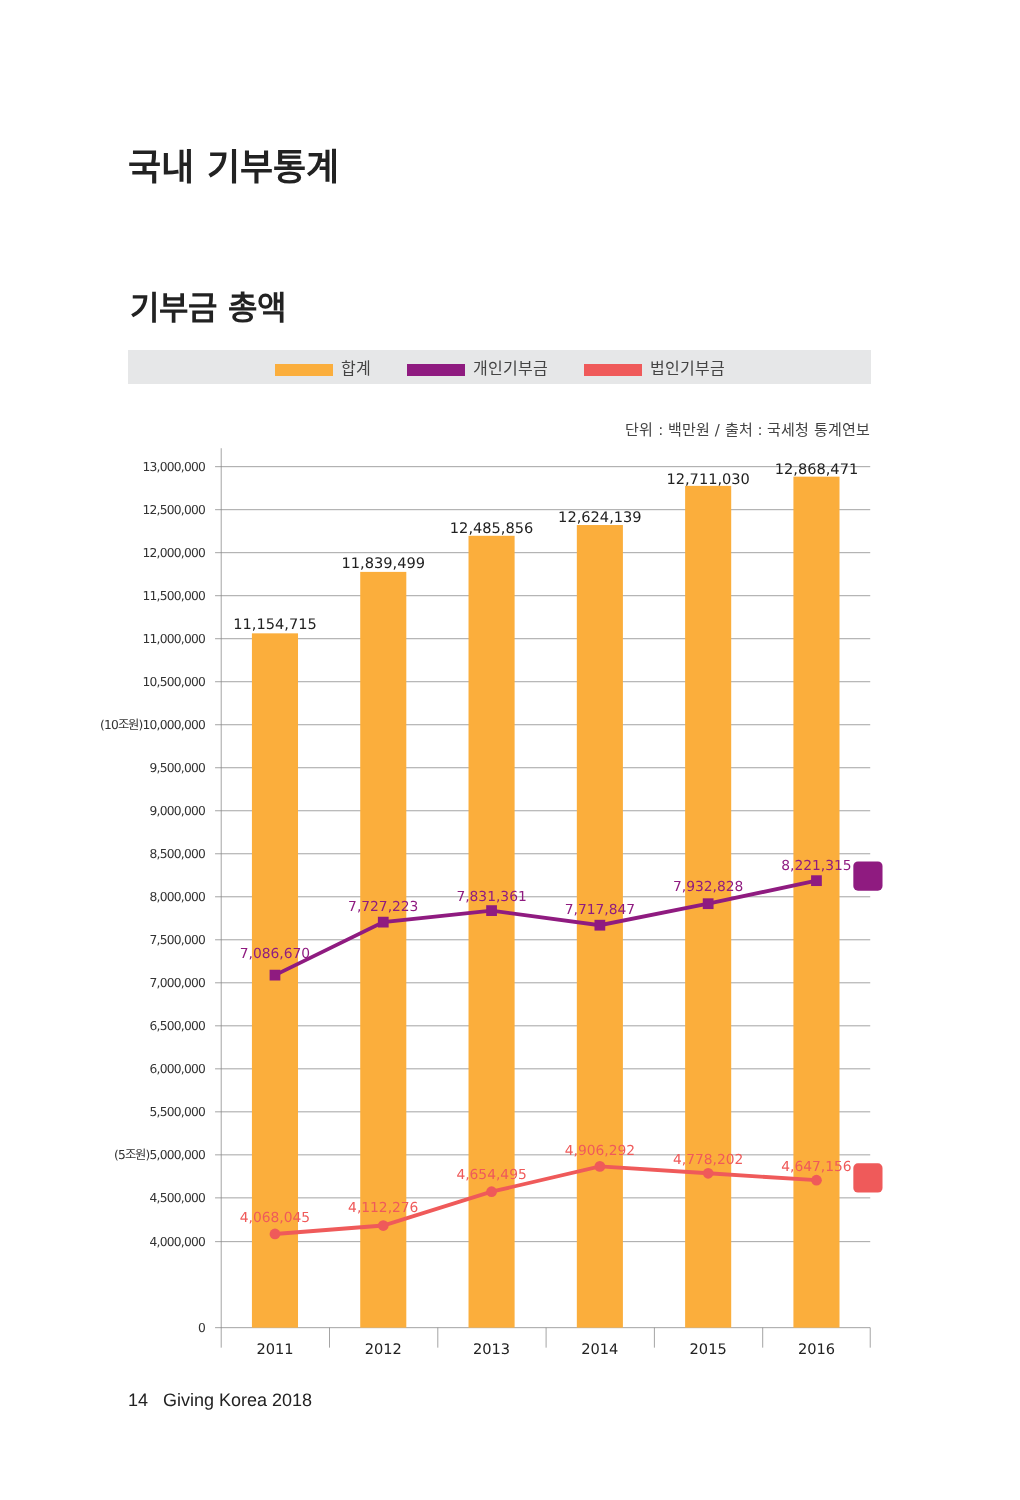국내 기부통계
기부금 총액
합계 개인기부금 법인기부금
단위 : 백만원 / 출처 : 국세청 통계연보
13,000,000
12,500,000
12,000,000
11,500,000
11,000,000
10,500,000
(10조원)10,000,000
9,500,000
9,000,000
8,500,000
8,000,000
7,500,000
7,000,000
6,500,000
6,000,000
5,500,000
(5조원)5,000,000
4,500,000
4,000,000
0
11,154,715
11,839,499
12,485,856
12,624,139
12,711,030
12,868,471
2011
2012
2013
2014
2015
2016
7,086,670
7,727,223
7,831,361
7,717,847
7,932,828
8,221,315
4,068,045
4,112,276
4,654,495
4,906,292
4,778,202
4,647,156
14 Giving Korea 2018